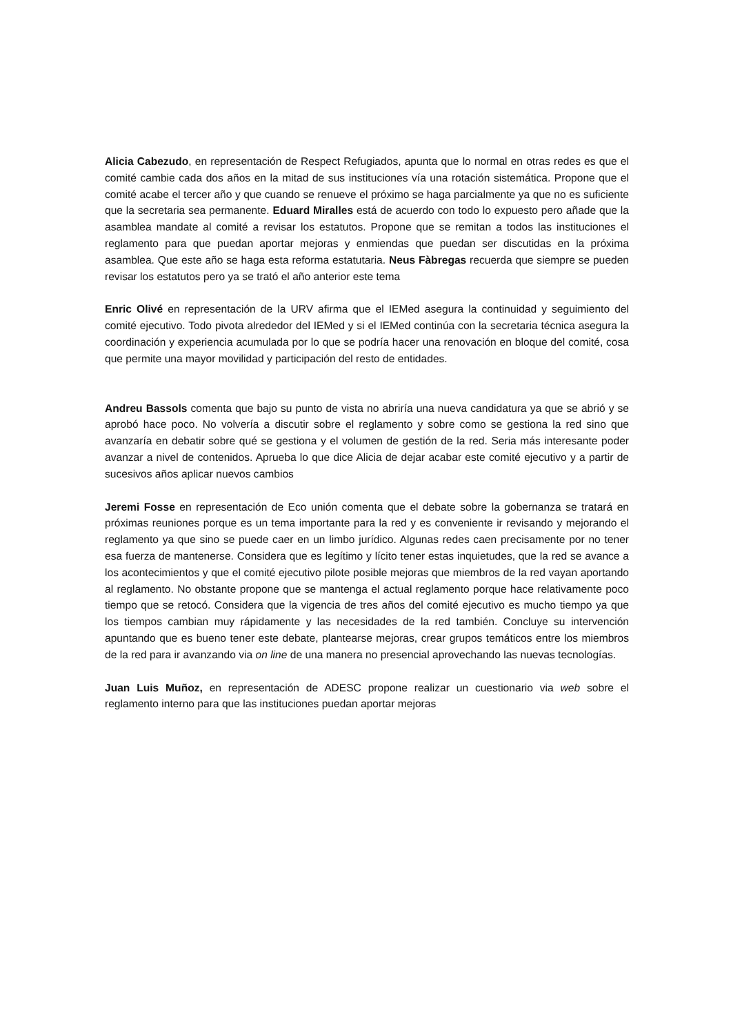Alicia Cabezudo, en representación de Respect Refugiados, apunta que lo normal en otras redes es que el comité cambie cada dos años en la mitad de sus instituciones vía una rotación sistemática. Propone que el comité acabe el tercer año y que cuando se renueve el próximo se haga parcialmente ya que no es suficiente que la secretaria sea permanente. Eduard Miralles está de acuerdo con todo lo expuesto pero añade que la asamblea mandate al comité a revisar los estatutos. Propone que se remitan a todos las instituciones el reglamento para que puedan aportar mejoras y enmiendas que puedan ser discutidas en la próxima asamblea. Que este año se haga esta reforma estatutaria. Neus Fàbregas recuerda que siempre se pueden revisar los estatutos pero ya se trató el año anterior este tema
Enric Olivé en representación de la URV afirma que el IEMed asegura la continuidad y seguimiento del comité ejecutivo. Todo pivota alrededor del IEMed y si el IEMed continúa con la secretaria técnica asegura la coordinación y experiencia acumulada por lo que se podría hacer una renovación en bloque del comité, cosa que permite una mayor movilidad y participación del resto de entidades.
Andreu Bassols comenta que bajo su punto de vista no abriría una nueva candidatura ya que se abrió y se aprobó hace poco. No volvería a discutir sobre el reglamento y sobre como se gestiona la red sino que avanzaría en debatir sobre qué se gestiona y el volumen de gestión de la red. Seria más interesante poder avanzar a nivel de contenidos. Aprueba lo que dice Alicia de dejar acabar este comité ejecutivo y a partir de sucesivos años aplicar nuevos cambios
Jeremi Fosse en representación de Eco unión comenta que el debate sobre la gobernanza se tratará en próximas reuniones porque es un tema importante para la red y es conveniente ir revisando y mejorando el reglamento ya que sino se puede caer en un limbo jurídico. Algunas redes caen precisamente por no tener esa fuerza de mantenerse. Considera que es legítimo y lícito tener estas inquietudes, que la red se avance a los acontecimientos y que el comité ejecutivo pilote posible mejoras que miembros de la red vayan aportando al reglamento. No obstante propone que se mantenga el actual reglamento porque hace relativamente poco tiempo que se retocó. Considera que la vigencia de tres años del comité ejecutivo es mucho tiempo ya que los tiempos cambian muy rápidamente y las necesidades de la red también. Concluye su intervención apuntando que es bueno tener este debate, plantearse mejoras, crear grupos temáticos entre los miembros de la red para ir avanzando via on line de una manera no presencial aprovechando las nuevas tecnologías.
Juan Luis Muñoz, en representación de ADESC propone realizar un cuestionario via web sobre el reglamento interno para que las instituciones puedan aportar mejoras